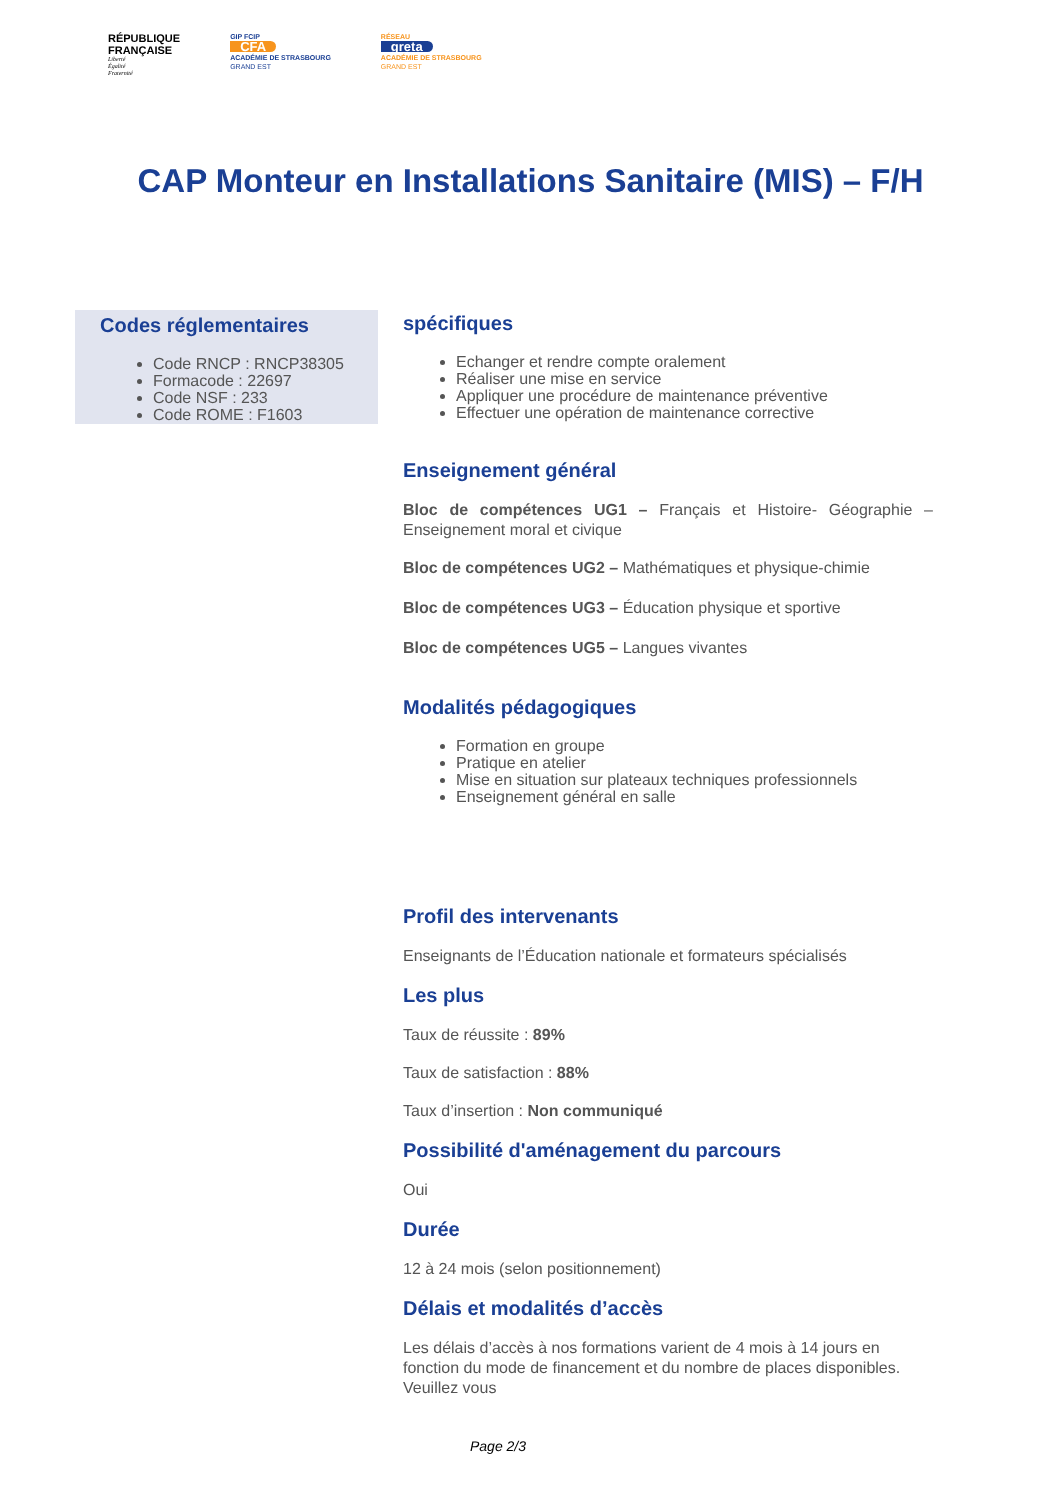RÉPUBLIQUE
FRANÇAISE
Liberté
Égalité
Fraternité
GIP FCIP
CFA
ACADÉMIE DE STRASBOURG
GRAND EST
RÉSEAU
greta
ACADÉMIE DE STRASBOURG
GRAND EST
CAP Monteur en Installations Sanitaire (MIS) – F/H
Codes réglementaires
Code RNCP : RNCP38305
Formacode : 22697
Code NSF : 233
Code ROME : F1603
spécifiques
Echanger et rendre compte oralement
Réaliser une mise en service
Appliquer une procédure de maintenance préventive
Effectuer une opération de maintenance corrective
Enseignement général
Bloc de compétences UG1 – Français et Histoire- Géographie – Enseignement moral et civique
Bloc de compétences UG2 – Mathématiques et physique-chimie
Bloc de compétences UG3 – Éducation physique et sportive
Bloc de compétences UG5 – Langues vivantes
Modalités pédagogiques
Formation en groupe
Pratique en atelier
Mise en situation sur plateaux techniques professionnels
Enseignement général en salle
Profil des intervenants
Enseignants de l’Éducation nationale et formateurs spécialisés
Les plus
Taux de réussite : 89%
Taux de satisfaction : 88%
Taux d’insertion : Non communiqué
Possibilité d'aménagement du parcours
Oui
Durée
12 à 24 mois (selon positionnement)
Délais et modalités d’accès
Les délais d’accès à nos formations varient de 4 mois à 14 jours en fonction du mode de financement et du nombre de places disponibles. Veuillez vous
Page 2/3